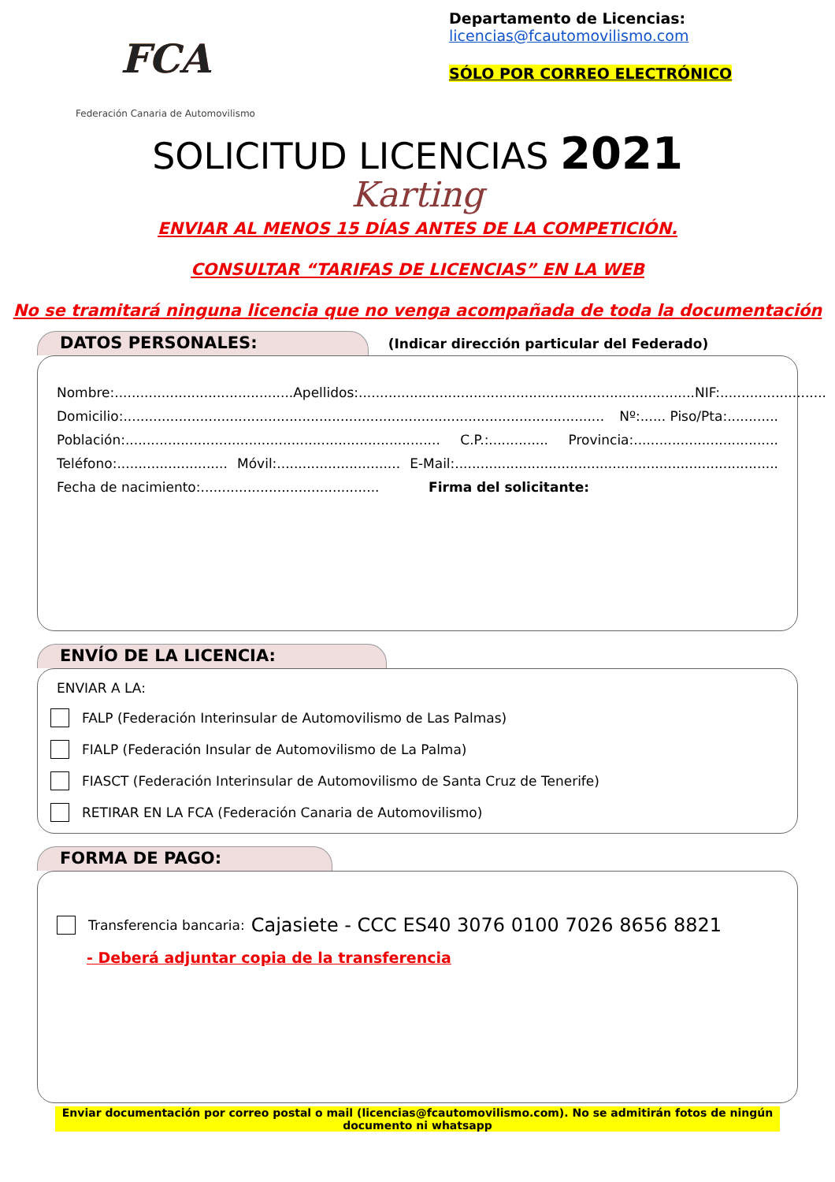FCA
Federación Canaria de Automovilismo
Departamento de Licencias:
licencias@fcautomovilismo.com
SÓLO POR CORREO ELECTRÓNICO
SOLICITUD LICENCIAS 2021
Karting
ENVIAR AL MENOS 15 DÍAS ANTES DE LA COMPETICIÓN.
CONSULTAR “TARIFAS DE LICENCIAS” EN LA WEB
No se tramitará ninguna licencia que no venga acompañada de toda la documentación
DATOS PERSONALES: (Indicar dirección particular del Federado)
Nombre:.......................................... Apellidos:............................................................................... NIF:.........................
Domicilio:................................................................................................................. Nº:...... Piso/Pta:............
Población:.......................................................................... C.P.:.............. Provincia:..................................
Teléfono:.......................... Móvil:............................. E-Mail:............................................................................
Fecha de nacimiento:.......................................... Firma del solicitante:
ENVÍO DE LA LICENCIA:
ENVIAR A LA:
FALP (Federación Interinsular de Automovilismo de Las Palmas)
FIALP (Federación Insular de Automovilismo de La Palma)
FIASCT (Federación Interinsular de Automovilismo de Santa Cruz de Tenerife)
RETIRAR EN LA FCA (Federación Canaria de Automovilismo)
FORMA DE PAGO:
Transferencia bancaria: Cajasiete - CCC ES40 3076 0100 7026 8656 8821
- Deberá adjuntar copia de la transferencia
Enviar documentación por correo postal o mail (licencias@fcautomovilismo.com). No se admitirán fotos de ningún documento ni whatsapp